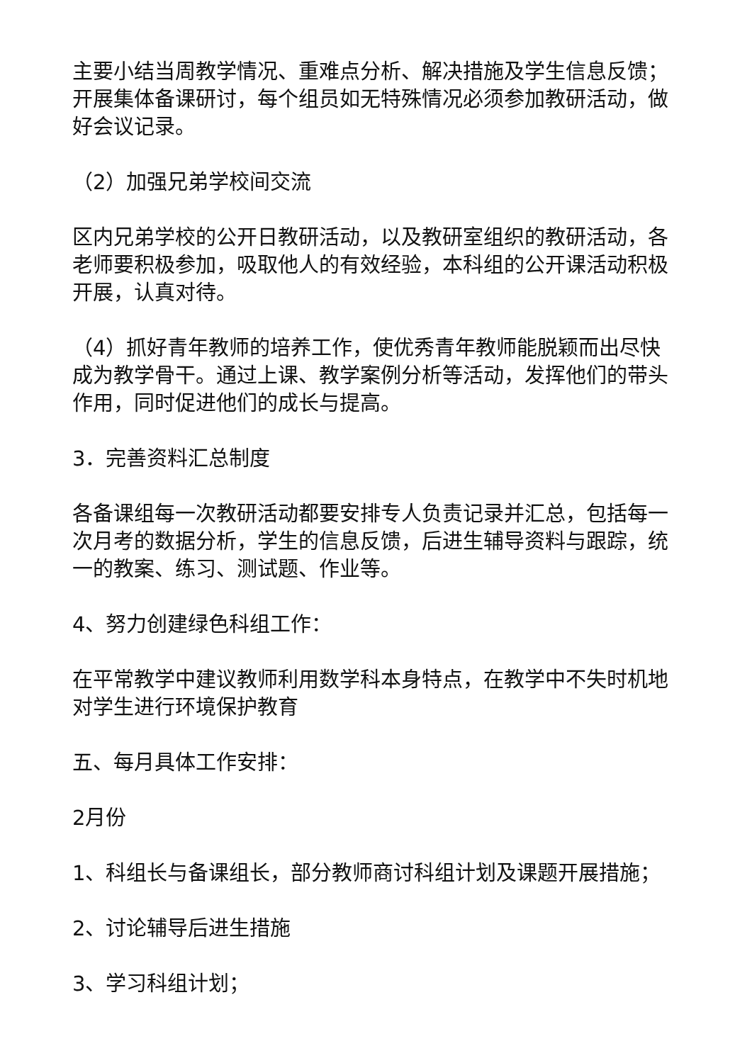主要小结当周教学情况、重难点分析、解决措施及学生信息反馈；开展集体备课研讨，每个组员如无特殊情况必须参加教研活动，做好会议记录。
（2）加强兄弟学校间交流
区内兄弟学校的公开日教研活动，以及教研室组织的教研活动，各老师要积极参加，吸取他人的有效经验，本科组的公开课活动积极开展，认真对待。
（4）抓好青年教师的培养工作，使优秀青年教师能脱颖而出尽快成为教学骨干。通过上课、教学案例分析等活动，发挥他们的带头作用，同时促进他们的成长与提高。
3．完善资料汇总制度
各备课组每一次教研活动都要安排专人负责记录并汇总，包括每一次月考的数据分析，学生的信息反馈，后进生辅导资料与跟踪，统一的教案、练习、测试题、作业等。
4、努力创建绿色科组工作：
在平常教学中建议教师利用数学科本身特点，在教学中不失时机地对学生进行环境保护教育
五、每月具体工作安排：
2月份
1、科组长与备课组长，部分教师商讨科组计划及课题开展措施；
2、讨论辅导后进生措施
3、学习科组计划；